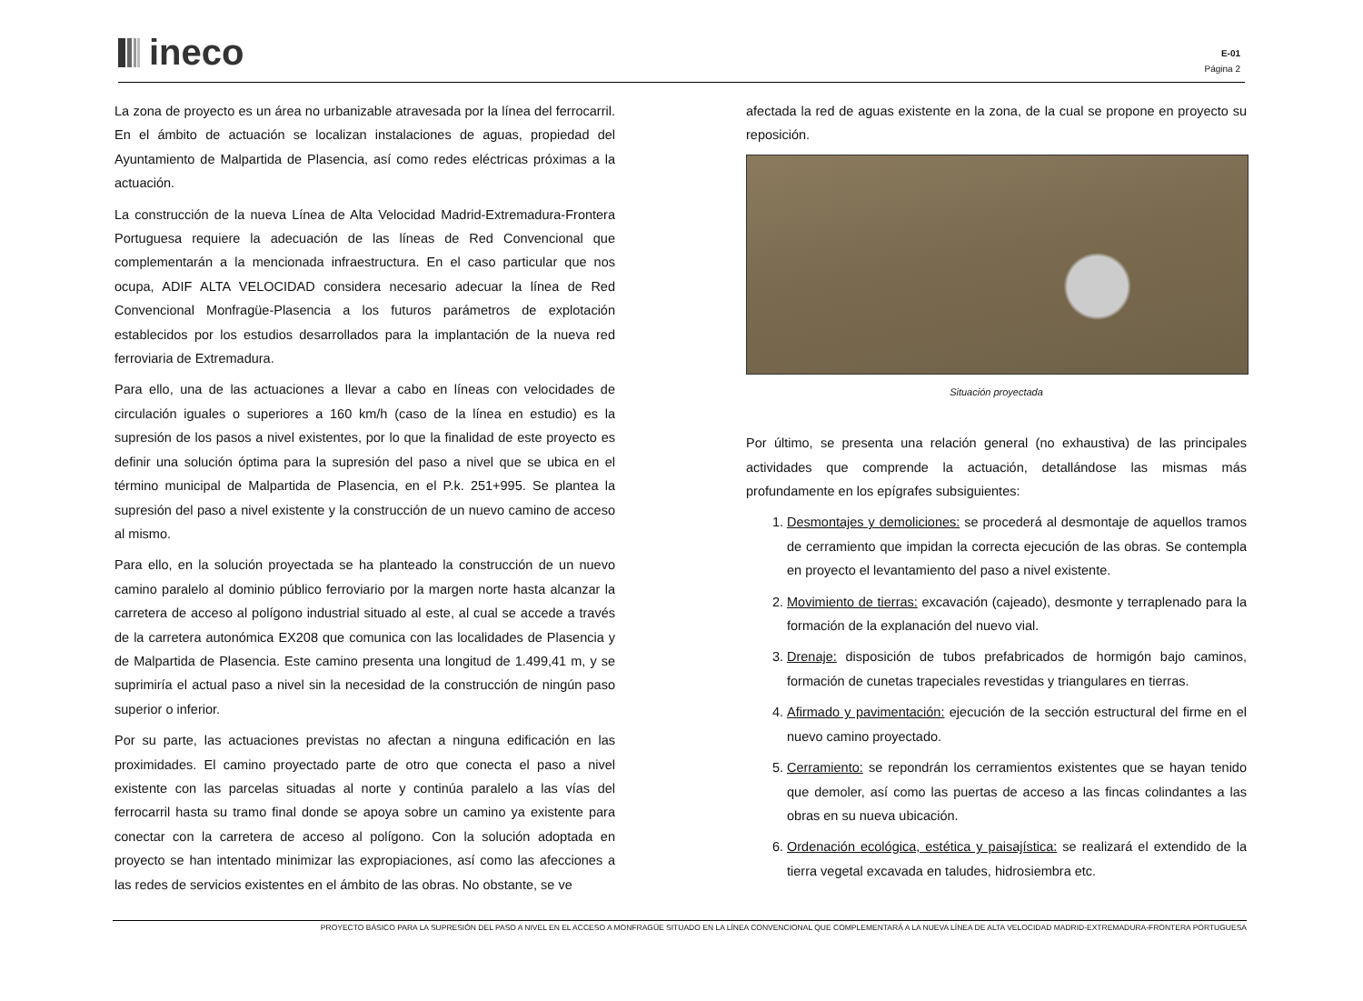ineco
E-01
Página 2
La zona de proyecto es un área no urbanizable atravesada por la línea del ferrocarril. En el ámbito de actuación se localizan instalaciones de aguas, propiedad del Ayuntamiento de Malpartida de Plasencia, así como redes eléctricas próximas a la actuación.
La construcción de la nueva Línea de Alta Velocidad Madrid-Extremadura-Frontera Portuguesa requiere la adecuación de las líneas de Red Convencional que complementarán a la mencionada infraestructura. En el caso particular que nos ocupa, ADIF ALTA VELOCIDAD considera necesario adecuar la línea de Red Convencional Monfragüe-Plasencia a los futuros parámetros de explotación establecidos por los estudios desarrollados para la implantación de la nueva red ferroviaria de Extremadura.
Para ello, una de las actuaciones a llevar a cabo en líneas con velocidades de circulación iguales o superiores a 160 km/h (caso de la línea en estudio) es la supresión de los pasos a nivel existentes, por lo que la finalidad de este proyecto es definir una solución óptima para la supresión del paso a nivel que se ubica en el término municipal de Malpartida de Plasencia, en el P.k. 251+995. Se plantea la supresión del paso a nivel existente y la construcción de un nuevo camino de acceso al mismo.
Para ello, en la solución proyectada se ha planteado la construcción de un nuevo camino paralelo al dominio público ferroviario por la margen norte hasta alcanzar la carretera de acceso al polígono industrial situado al este, al cual se accede a través de la carretera autonómica EX208 que comunica con las localidades de Plasencia y de Malpartida de Plasencia. Este camino presenta una longitud de 1.499,41 m, y se suprimiría el actual paso a nivel sin la necesidad de la construcción de ningún paso superior o inferior.
Por su parte, las actuaciones previstas no afectan a ninguna edificación en las proximidades. El camino proyectado parte de otro que conecta el paso a nivel existente con las parcelas situadas al norte y continúa paralelo a las vías del ferrocarril hasta su tramo final donde se apoya sobre un camino ya existente para conectar con la carretera de acceso al polígono. Con la solución adoptada en proyecto se han intentado minimizar las expropiaciones, así como las afecciones a las redes de servicios existentes en el ámbito de las obras. No obstante, se ve
afectada la red de aguas existente en la zona, de la cual se propone en proyecto su reposición.
Situación proyectada
Por último, se presenta una relación general (no exhaustiva) de las principales actividades que comprende la actuación, detallándose las mismas más profundamente en los epígrafes subsiguientes:
1. Desmontajes y demoliciones: se procederá al desmontaje de aquellos tramos de cerramiento que impidan la correcta ejecución de las obras. Se contempla en proyecto el levantamiento del paso a nivel existente.
2. Movimiento de tierras: excavación (cajeado), desmonte y terraplenado para la formación de la explanación del nuevo vial.
3. Drenaje: disposición de tubos prefabricados de hormigón bajo caminos, formación de cunetas trapeciales revestidas y triangulares en tierras.
4. Afirmado y pavimentación: ejecución de la sección estructural del firme en el nuevo camino proyectado.
5. Cerramiento: se repondrán los cerramientos existentes que se hayan tenido que demoler, así como las puertas de acceso a las fincas colindantes a las obras en su nueva ubicación.
6. Ordenación ecológica, estética y paisajística: se realizará el extendido de la tierra vegetal excavada en taludes, hidrosiembra etc.
PROYECTO BÁSICO PARA LA SUPRESIÓN DEL PASO A NIVEL EN EL ACCESO A MONFRAGÜE SITUADO EN LA LÍNEA CONVENCIONAL QUE COMPLEMENTARÁ A LA NUEVA LÍNEA DE ALTA VELOCIDAD MADRID-EXTREMADURA-FRONTERA PORTUGUESA